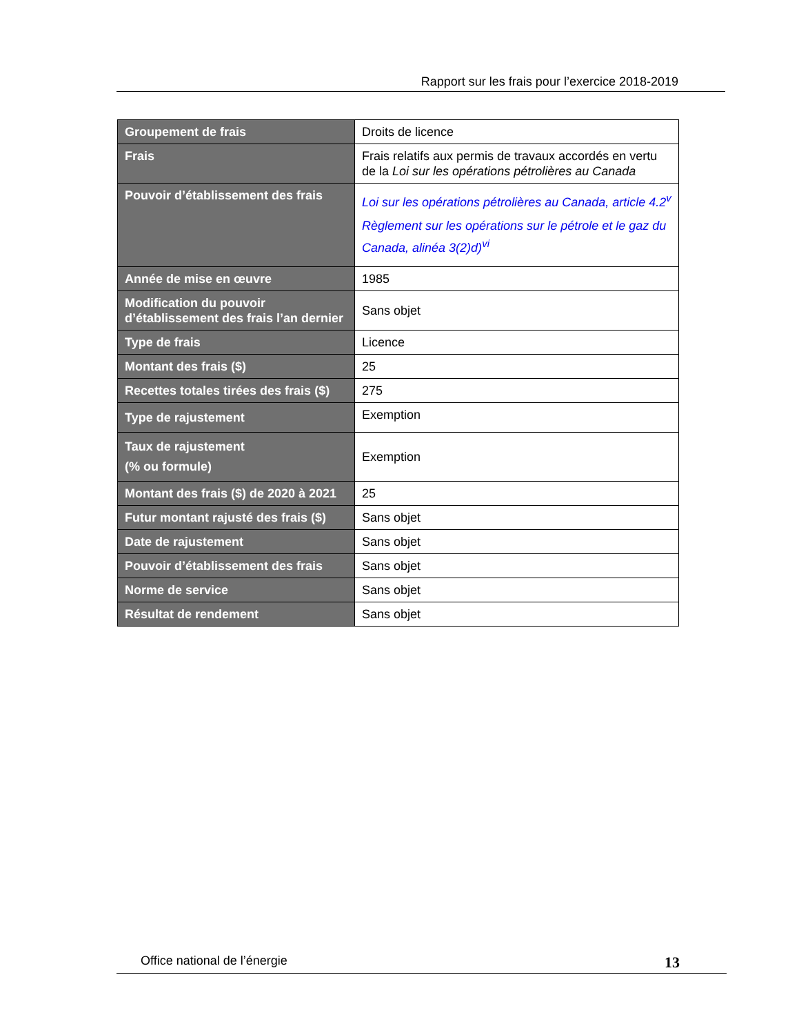Rapport sur les frais pour l’exercice 2018-2019
| Groupement de frais | Droits de licence |
| Frais | Frais relatifs aux permis de travaux accordés en vertu de la Loi sur les opérations pétrolières au Canada |
| Pouvoir d’établissement des frais | Loi sur les opérations pétrolières au Canada, article 4.2<sup>v</sup> Règlement sur les opérations sur le pétrole et le gaz du Canada, alinéa 3(2)d)<sup>vi</sup> |
| Année de mise en œuvre | 1985 |
| Modification du pouvoir d’établissement des frais l’an dernier | Sans objet |
| Type de frais | Licence |
| Montant des frais ($) | 25 |
| Recettes totales tirées des frais ($) | 275 |
| Type de rajustement | Exemption |
| Taux de rajustement (% ou formule) | Exemption |
| Montant des frais ($) de 2020 à 2021 | 25 |
| Futur montant rajusté des frais ($) | Sans objet |
| Date de rajustement | Sans objet |
| Pouvoir d’établissement des frais | Sans objet |
| Norme de service | Sans objet |
| Résultat de rendement | Sans objet |
Office national de l’énergie 13